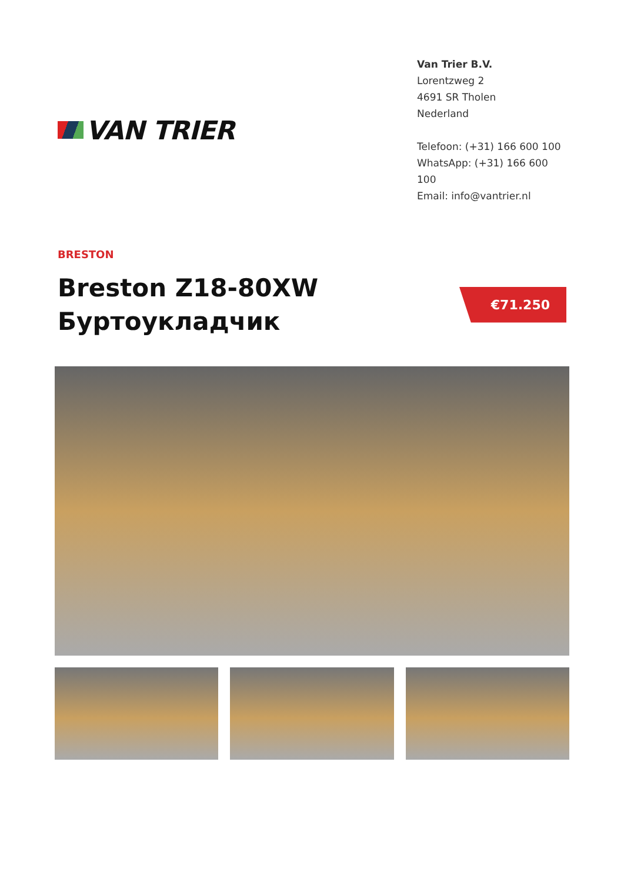VAN TRIER
Van Trier B.V.
Lorentzweg 2
4691 SR Tholen
Nederland
Telefoon: (+31) 166 600 100
WhatsApp: (+31) 166 600 100
Email: info@vantrier.nl
BRESTON
Breston Z18-80XW
Буртоукладчик
€71.250